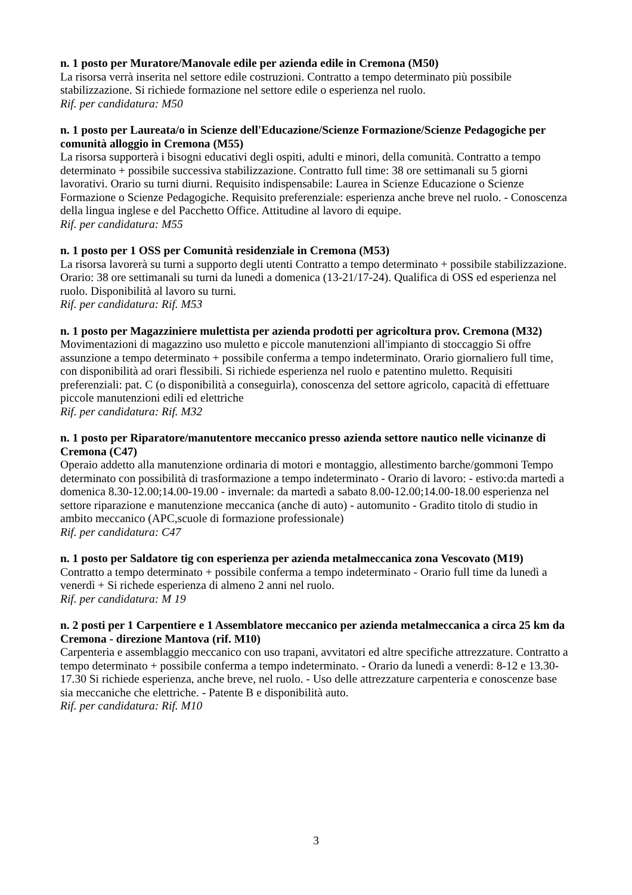n. 1 posto per Muratore/Manovale edile per azienda edile in Cremona (M50)
La risorsa verrà inserita nel settore edile costruzioni. Contratto a tempo determinato più possibile stabilizzazione. Si richiede formazione nel settore edile o esperienza nel ruolo.
Rif. per candidatura: M50
n. 1 posto per Laureata/o in Scienze dell'Educazione/Scienze Formazione/Scienze Pedagogiche per comunità alloggio in Cremona (M55)
La risorsa supporterà i bisogni educativi degli ospiti, adulti e minori, della comunità. Contratto a tempo determinato + possibile successiva stabilizzazione. Contratto full time: 38 ore settimanali su 5 giorni lavorativi. Orario su turni diurni. Requisito indispensabile: Laurea in Scienze Educazione o Scienze Formazione o Scienze Pedagogiche. Requisito preferenziale: esperienza anche breve nel ruolo. - Conoscenza della lingua inglese e del Pacchetto Office. Attitudine al lavoro di equipe.
Rif. per candidatura: M55
n. 1 posto per 1 OSS per Comunità residenziale in Cremona (M53)
La risorsa lavorerà su turni a supporto degli utenti Contratto a tempo determinato + possibile stabilizzazione. Orario: 38 ore settimanali su turni da lunedì a domenica (13-21/17-24). Qualifica di OSS ed esperienza nel ruolo. Disponibilità al lavoro su turni.
Rif. per candidatura: Rif. M53
n. 1 posto per Magazziniere mulettista per azienda prodotti per agricoltura prov. Cremona (M32)
Movimentazioni di magazzino uso muletto e piccole manutenzioni all'impianto di stoccaggio Si offre assunzione a tempo determinato + possibile conferma a tempo indeterminato. Orario giornaliero full time, con disponibilità ad orari flessibili. Si richiede esperienza nel ruolo e patentino muletto. Requisiti preferenziali: pat. C (o disponibilità a conseguirla), conoscenza del settore agricolo, capacità di effettuare piccole manutenzioni edili ed elettriche
Rif. per candidatura: Rif. M32
n. 1 posto per Riparatore/manutentore meccanico presso azienda settore nautico nelle vicinanze di Cremona (C47)
Operaio addetto alla manutenzione ordinaria di motori e montaggio, allestimento barche/gommoni Tempo determinato con possibilità di trasformazione a tempo indeterminato - Orario di lavoro: - estivo:da martedì a domenica 8.30-12.00;14.00-19.00 - invernale: da martedì a sabato 8.00-12.00;14.00-18.00 esperienza nel settore riparazione e manutenzione meccanica (anche di auto) - automunito - Gradito titolo di studio in ambito meccanico (APC,scuole di formazione professionale)
Rif. per candidatura: C47
n. 1 posto per Saldatore tig con esperienza per azienda metalmeccanica zona Vescovato (M19)
Contratto a tempo determinato + possibile conferma a tempo indeterminato - Orario full time da lunedì a venerdì + Si richede esperienza di almeno 2 anni nel ruolo.
Rif. per candidatura: M 19
n. 2 posti per 1 Carpentiere e 1 Assemblatore meccanico per azienda metalmeccanica a circa 25 km da Cremona - direzione Mantova (rif. M10)
Carpenteria e assemblaggio meccanico con uso trapani, avvitatori ed altre specifiche attrezzature. Contratto a tempo determinato + possibile conferma a tempo indeterminato. - Orario da lunedì a venerdì: 8-12 e 13.30-17.30 Si richiede esperienza, anche breve, nel ruolo. - Uso delle attrezzature carpenteria e conoscenze base sia meccaniche che elettriche. - Patente B e disponibilità auto.
Rif. per candidatura: Rif. M10
3